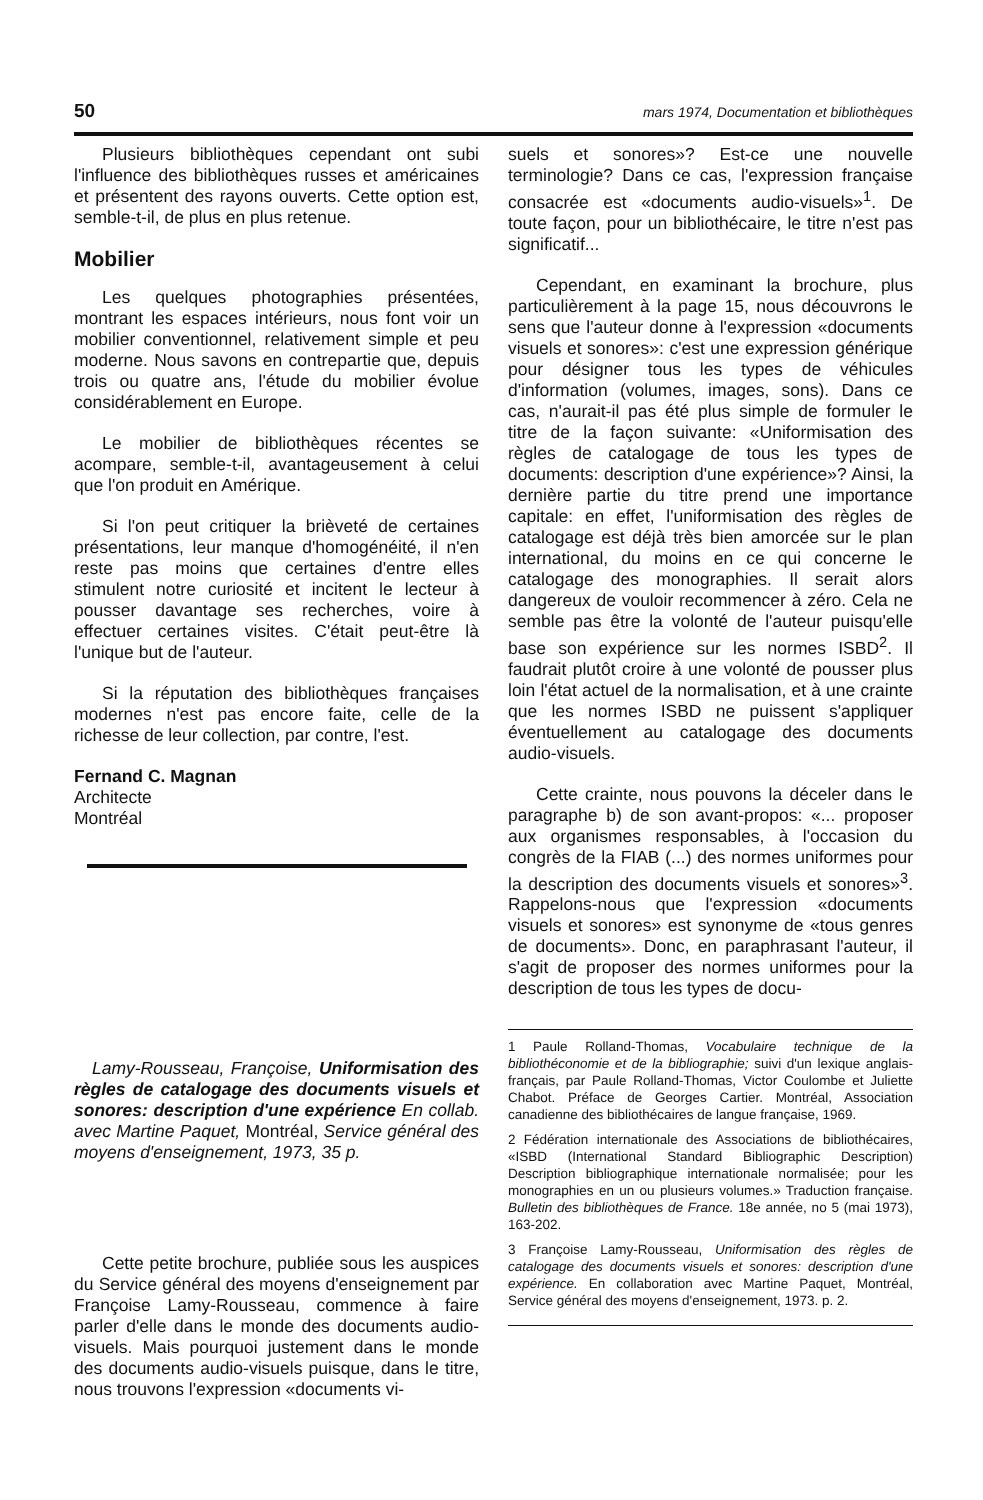50 mars 1974, Documentation et bibliothèques
Plusieurs bibliothèques cependant ont subi l'influence des bibliothèques russes et américaines et présentent des rayons ouverts. Cette option est, semble-t-il, de plus en plus retenue.
Mobilier
Les quelques photographies présentées, montrant les espaces intérieurs, nous font voir un mobilier conventionnel, relativement simple et peu moderne. Nous savons en contrepartie que, depuis trois ou quatre ans, l'étude du mobilier évolue considérablement en Europe.
Le mobilier de bibliothèques récentes se acompare, semble-t-il, avantageusement à celui que l'on produit en Amérique.
Si l'on peut critiquer la brièveté de certaines présentations, leur manque d'homogénéité, il n'en reste pas moins que certaines d'entre elles stimulent notre curiosité et incitent le lecteur à pousser davantage ses recherches, voire à effectuer certaines visites. C'était peut-être là l'unique but de l'auteur.
Si la réputation des bibliothèques françaises modernes n'est pas encore faite, celle de la richesse de leur collection, par contre, l'est.
Fernand C. Magnan
Architecte
Montréal
Lamy-Rousseau, Françoise, Uniformisation des règles de catalogage des documents visuels et sonores: description d'une expérience En collab. avec Martine Paquet, Montréal, Service général des moyens d'enseignement, 1973, 35 p.
Cette petite brochure, publiée sous les auspices du Service général des moyens d'enseignement par Françoise Lamy-Rousseau, commence à faire parler d'elle dans le monde des documents audio-visuels. Mais pourquoi justement dans le monde des documents audio-visuels puisque, dans le titre, nous trouvons l'expression «documents vi-
suels et sonores»? Est-ce une nouvelle terminologie? Dans ce cas, l'expression française consacrée est «documents audio-visuels»<sup>1</sup>. De toute façon, pour un bibliothécaire, le titre n'est pas significatif...
Cependant, en examinant la brochure, plus particulièrement à la page 15, nous découvrons le sens que l'auteur donne à l'expression «documents visuels et sonores»: c'est une expression générique pour désigner tous les types de véhicules d'information (volumes, images, sons). Dans ce cas, n'aurait-il pas été plus simple de formuler le titre de la façon suivante: «Uniformisation des règles de catalogage de tous les types de documents: description d'une expérience»? Ainsi, la dernière partie du titre prend une importance capitale: en effet, l'uniformisation des règles de catalogage est déjà très bien amorcée sur le plan international, du moins en ce qui concerne le catalogage des monographies. Il serait alors dangereux de vouloir recommencer à zéro. Cela ne semble pas être la volonté de l'auteur puisqu'elle base son expérience sur les normes ISBD<sup>2</sup>. Il faudrait plutôt croire à une volonté de pousser plus loin l'état actuel de la normalisation, et à une crainte que les normes ISBD ne puissent s'appliquer éventuellement au catalogage des documents audio-visuels.
Cette crainte, nous pouvons la déceler dans le paragraphe b) de son avant-propos: «... proposer aux organismes responsables, à l'occasion du congrès de la FIAB (...) des normes uniformes pour la description des documents visuels et sonores»<sup>3</sup>. Rappelons-nous que l'expression «documents visuels et sonores» est synonyme de «tous genres de documents». Donc, en paraphrasant l'auteur, il s'agit de proposer des normes uniformes pour la description de tous les types de docu-
1 Paule Rolland-Thomas, Vocabulaire technique de la bibliothéconomie et de la bibliographie; suivi d'un lexique anglais-français, par Paule Rolland-Thomas, Victor Coulombe et Juliette Chabot. Préface de Georges Cartier. Montréal, Association canadienne des bibliothécaires de langue française, 1969.
2 Fédération internationale des Associations de bibliothécaires, «ISBD (International Standard Bibliographic Description) Description bibliographique internationale normalisée; pour les monographies en un ou plusieurs volumes.» Traduction française. Bulletin des bibliothèques de France. 18e année, no 5 (mai 1973), 163-202.
3 Françoise Lamy-Rousseau, Uniformisation des règles de catalogage des documents visuels et sonores: description d'une expérience. En collaboration avec Martine Paquet, Montréal, Service général des moyens d'enseignement, 1973. p. 2.